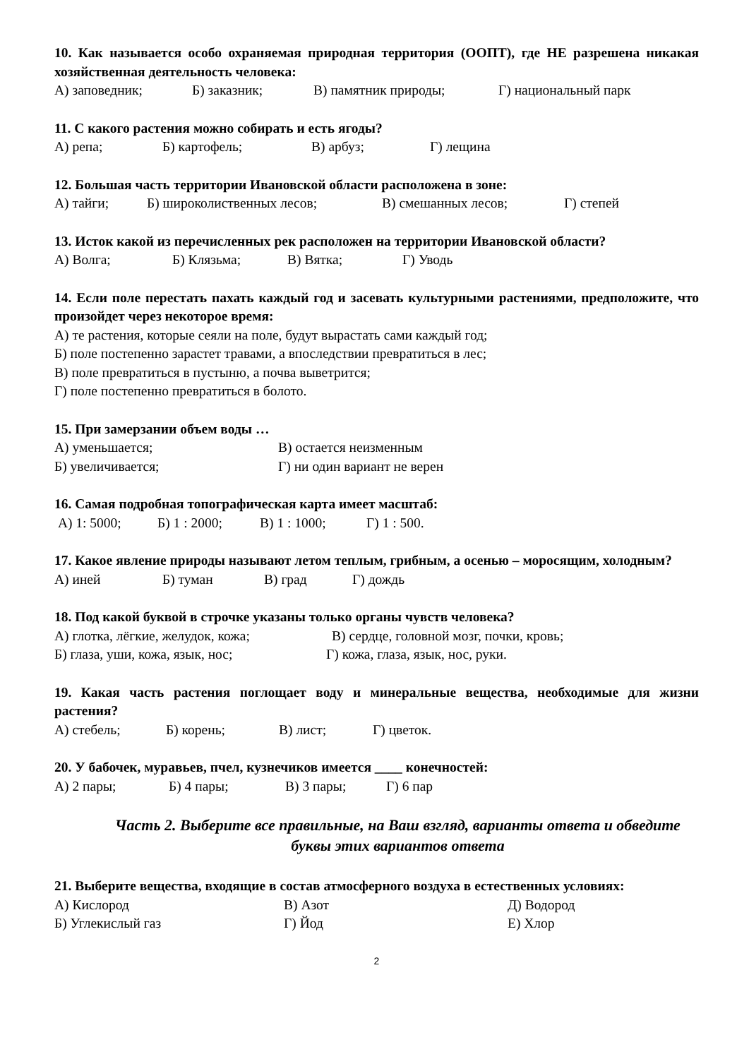10. Как называется особо охраняемая природная территория (ООПТ), где НЕ разрешена никакая хозяйственная деятельность человека:
А) заповедник; Б) заказник; В) памятник природы; Г) национальный парк
11. С какого растения можно собирать и есть ягоды?
А) репа; Б) картофель; В) арбуз; Г) лещина
12. Большая часть территории Ивановской области расположена в зоне:
А) тайги; Б) широколиственных лесов; В) смешанных лесов; Г) степей
13. Исток какой из перечисленных рек расположен на территории Ивановской области?
А) Волга; Б) Клязьма; В) Вятка; Г) Уводь
14. Если поле перестать пахать каждый год и засевать культурными растениями, предположите, что произойдет через некоторое время:
А) те растения, которые сеяли на поле, будут вырастать сами каждый год;
Б) поле постепенно зарастет травами, а впоследствии превратиться в лес;
В) поле превратиться в пустыню, а почва выветрится;
Г) поле постепенно превратиться в болото.
15. При замерзании объем воды …
А) уменьшается; В) остается неизменным
Б) увеличивается; Г) ни один вариант не верен
16. Самая подробная топографическая карта имеет масштаб:
А) 1: 5000; Б) 1 : 2000; В) 1 : 1000; Г) 1 : 500.
17. Какое явление природы называют летом теплым, грибным, а осенью – моросящим, холодным?
А) иней Б) туман В) град Г) дождь
18. Под какой буквой в строчке указаны только органы чувств человека?
А) глотка, лёгкие, желудок, кожа; В) сердце, головной мозг, почки, кровь;
Б) глаза, уши, кожа, язык, нос; Г) кожа, глаза, язык, нос, руки.
19. Какая часть растения поглощает воду и минеральные вещества, необходимые для жизни растения?
А) стебель; Б) корень; В) лист; Г) цветок.
20. У бабочек, муравьев, пчел, кузнечиков имеется ____ конечностей:
А) 2 пары; Б) 4 пары; В) 3 пары; Г) 6 пар
Часть 2. Выберите все правильные, на Ваш взгляд, варианты ответа и обведите буквы этих вариантов ответа
21. Выберите вещества, входящие в состав атмосферного воздуха в естественных условиях:
А) Кислород В) Азот Д) Водород
Б) Углекислый газ Г) Йод Е) Хлор
2